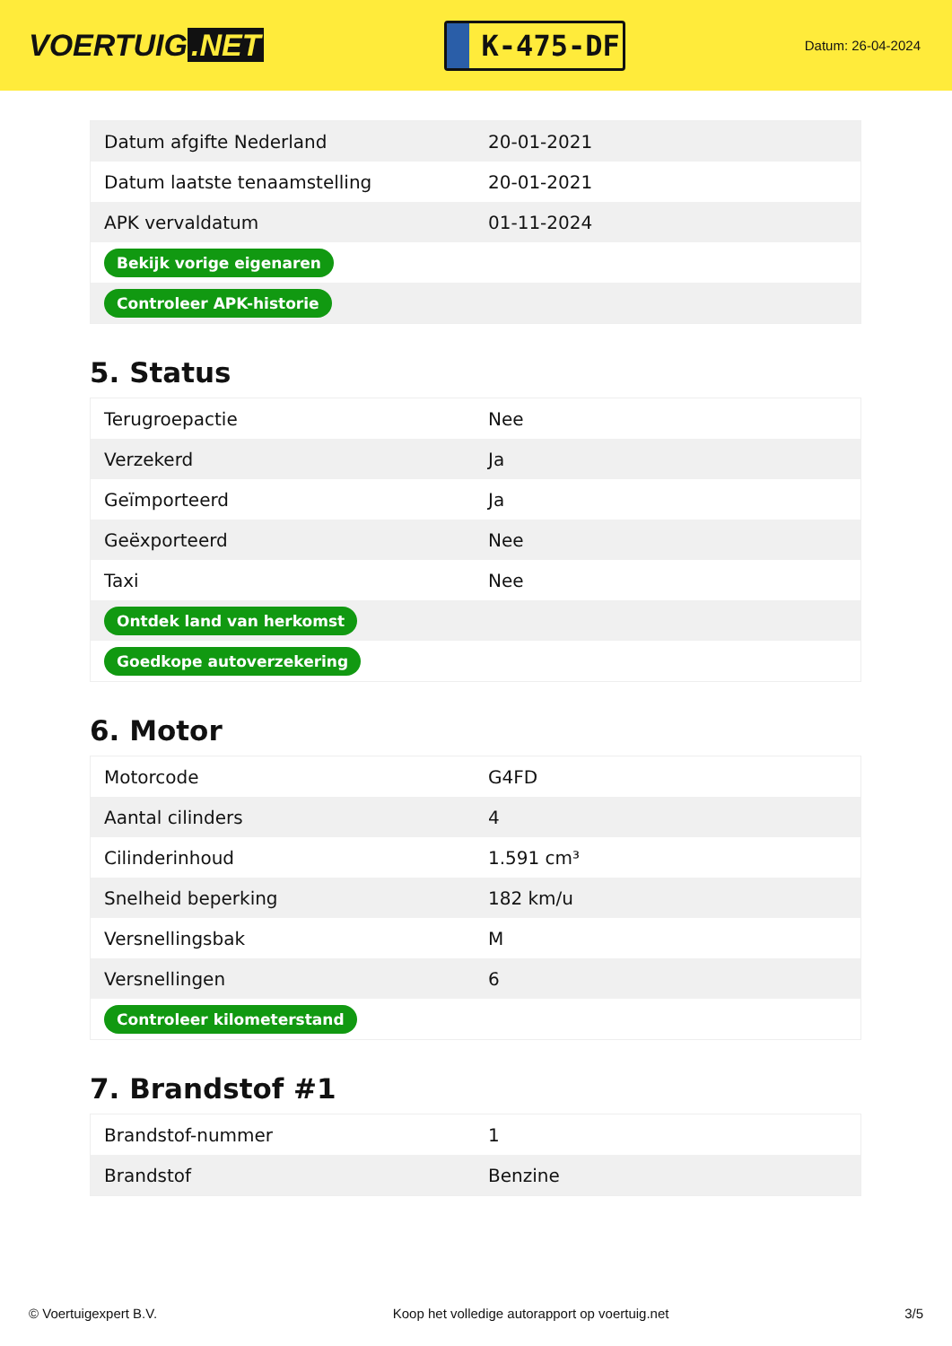VOERTUIG.NET
K-475-DF
Datum: 26-04-2024
| Datum afgifte Nederland | 20-01-2021 |
| Datum laatste tenaamstelling | 20-01-2021 |
| APK vervaldatum | 01-11-2024 |
| Bekijk vorige eigenaren | |
| Controleer APK-historie | |
5. Status
| Terugroepactie | Nee |
| Verzekerd | Ja |
| Geïmporteerd | Ja |
| Geëxporteerd | Nee |
| Taxi | Nee |
| Ontdek land van herkomst | |
| Goedkope autoverzekering | |
6. Motor
| Motorcode | G4FD |
| Aantal cilinders | 4 |
| Cilinderinhoud | 1.591 cm³ |
| Snelheid beperking | 182 km/u |
| Versnellingsbak | M |
| Versnellingen | 6 |
| Controleer kilometerstand | |
7. Brandstof #1
| Brandstof-nummer | 1 |
| Brandstof | Benzine |
© Voertuigexpert B.V. Koop het volledige autorapport op voertuig.net 3/5